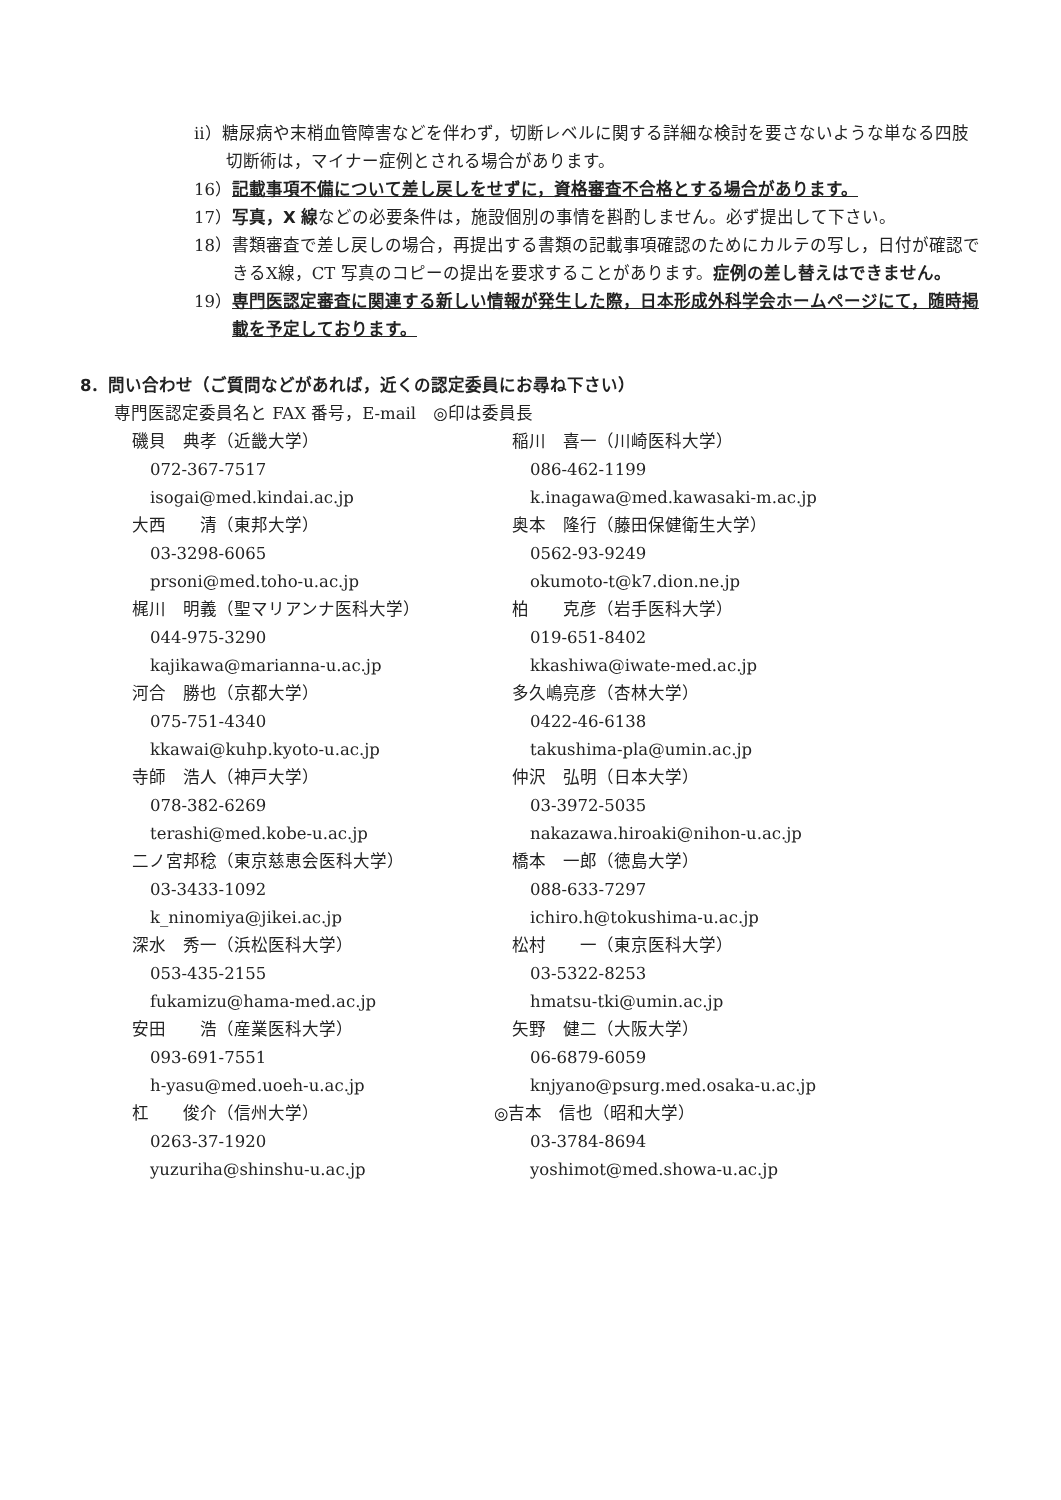ⅱ）糖尿病や末梢血管障害などを伴わず，切断レベルに関する詳細な検討を要さないような単なる四肢切断術は，マイナー症例とされる場合があります。
16）記載事項不備について差し戻しをせずに，資格審査不合格とする場合があります。
17）写真，X 線などの必要条件は，施設個別の事情を斟酌しません。必ず提出して下さい。
18）書類審査で差し戻しの場合，再提出する書類の記載事項確認のためにカルテの写し，日付が確認できるX線，CT 写真のコピーの提出を要求することがあります。症例の差し替えはできません。
19）専門医認定審査に関連する新しい情報が発生した際，日本形成外科学会ホームページにて，随時掲載を予定しております。
8．問い合わせ（ご質問などがあれば，近くの認定委員にお尋ね下さい）
専門医認定委員名と FAX 番号，E-mail　◎印は委員長
磯貝　典孝（近畿大学）
072-367-7517
isogai@med.kindai.ac.jp
大西　　清（東邦大学）
03-3298-6065
prsoni@med.toho-u.ac.jp
梶川　明義（聖マリアンナ医科大学）
044-975-3290
kajikawa@marianna-u.ac.jp
河合　勝也（京都大学）
075-751-4340
kkawai@kuhp.kyoto-u.ac.jp
寺師　浩人（神戸大学）
078-382-6269
terashi@med.kobe-u.ac.jp
二ノ宮邦稔（東京慈恵会医科大学）
03-3433-1092
k_ninomiya@jikei.ac.jp
深水　秀一（浜松医科大学）
053-435-2155
fukamizu@hama-med.ac.jp
安田　　浩（産業医科大学）
093-691-7551
h-yasu@med.uoeh-u.ac.jp
杠　　俊介（信州大学）
0263-37-1920
yuzuriha@shinshu-u.ac.jp
稲川　喜一（川崎医科大学）
086-462-1199
k.inagawa@med.kawasaki-m.ac.jp
奥本　隆行（藤田保健衛生大学）
0562-93-9249
okumoto-t@k7.dion.ne.jp
柏　　克彦（岩手医科大学）
019-651-8402
kkashiwa@iwate-med.ac.jp
多久嶋亮彦（杏林大学）
0422-46-6138
takushima-pla@umin.ac.jp
仲沢　弘明（日本大学）
03-3972-5035
nakazawa.hiroaki@nihon-u.ac.jp
橋本　一郎（徳島大学）
088-633-7297
ichiro.h@tokushima-u.ac.jp
松村　　一（東京医科大学）
03-5322-8253
hmatsu-tki@umin.ac.jp
矢野　健二（大阪大学）
06-6879-6059
knjyano@psurg.med.osaka-u.ac.jp
◎吉本　信也（昭和大学）
03-3784-8694
yoshimot@med.showa-u.ac.jp